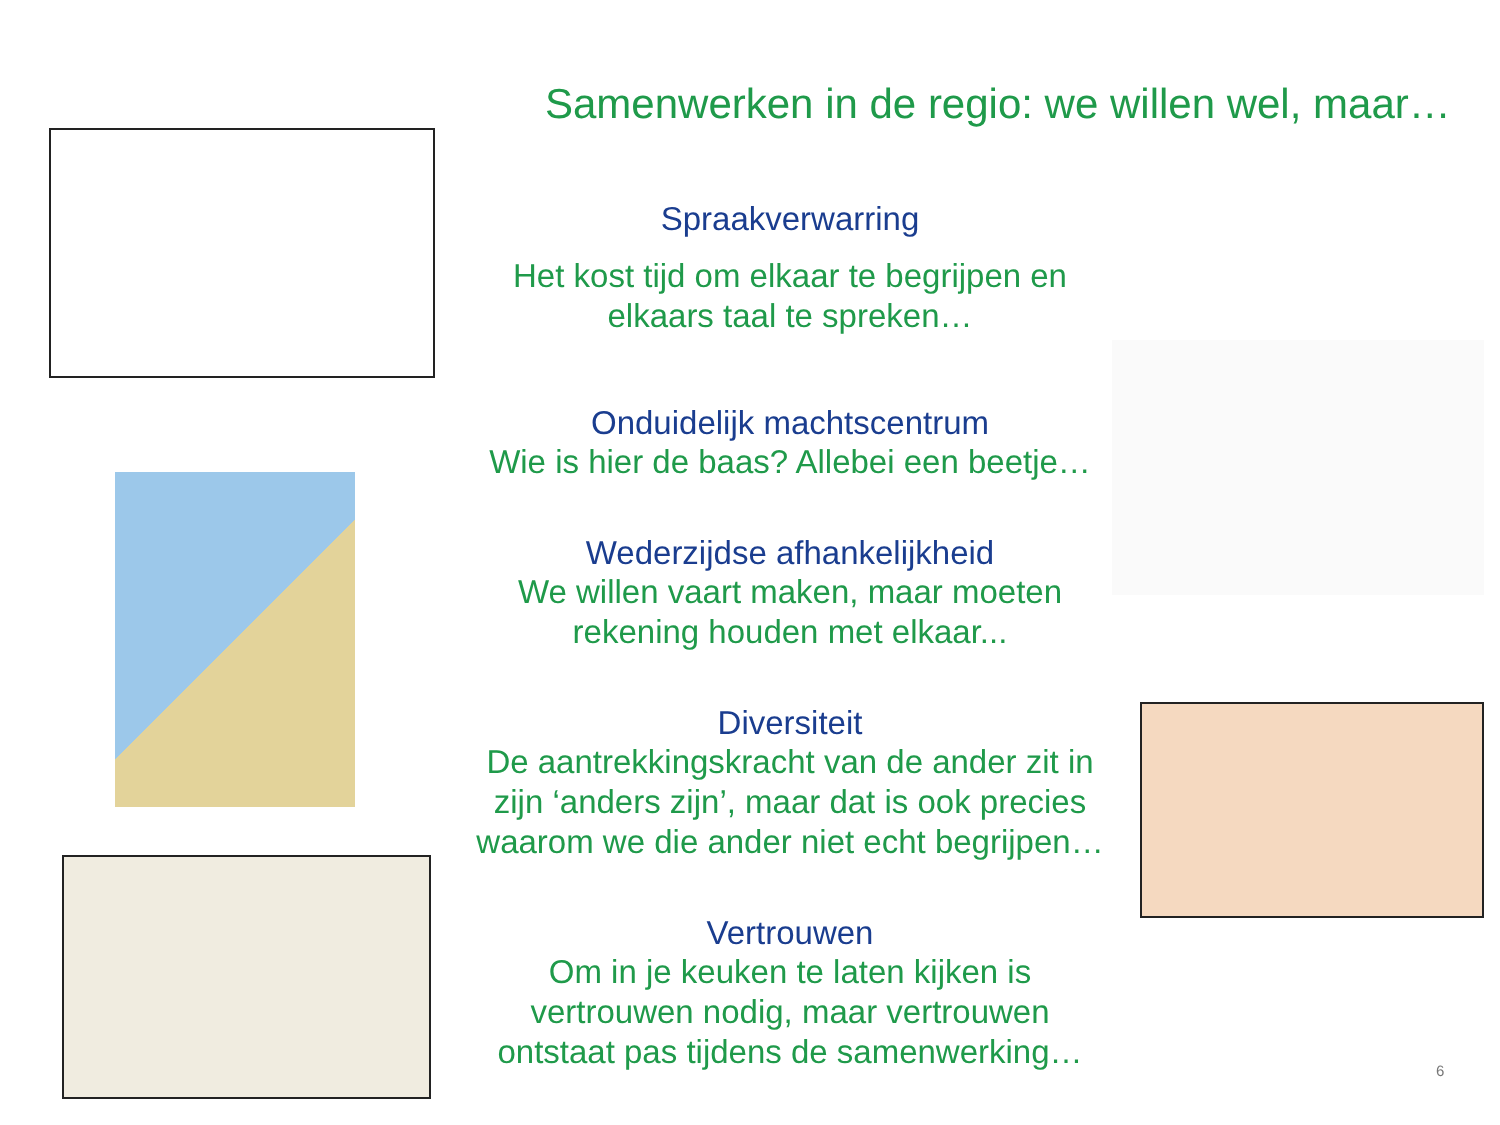Samenwerken in de regio: we willen wel, maar…
Spraakverwarring
Het kost tijd om elkaar te begrijpen en elkaars taal te spreken…
Onduidelijk machtscentrum
Wie is hier de baas? Allebei een beetje…
Wederzijdse afhankelijkheid
We willen vaart maken, maar moeten rekening houden met elkaar...
Diversiteit
De aantrekkingskracht van de ander zit in zijn ‘anders zijn’, maar dat is ook precies waarom we die ander niet echt begrijpen…
Vertrouwen
Om in je keuken te laten kijken is vertrouwen nodig, maar vertrouwen ontstaat pas tijdens de samenwerking…
6